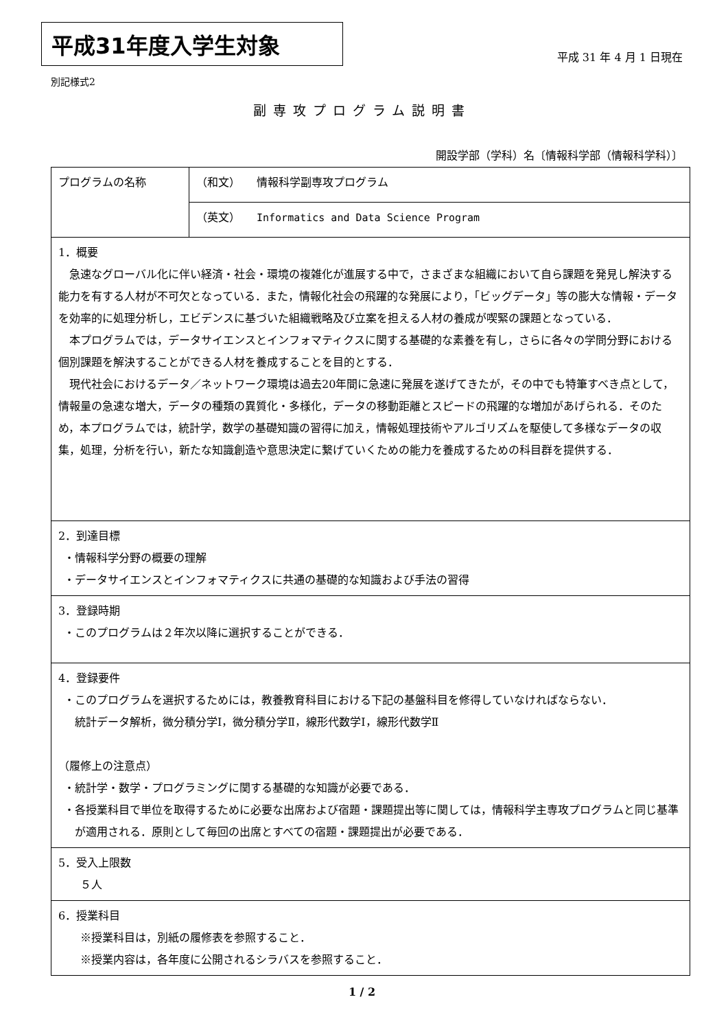平成31年度入学生対象
平成 31 年 4 月 1 日現在
別記様式2
副専攻プログラム説明書
開設学部（学科）名〔情報科学部（情報科学科）〕
| プログラムの名称 | （和文） 情報科学副専攻プログラム |
| | （英文） Informatics and Data Science Program |
| 1．概要 急速なグローバル化に伴い経済・社会・環境の複雑化が進展する中で，さまざまな組織において自ら課題を発見し解決する能力を有する人材が不可欠となっている．また，情報化社会の飛躍的な発展により，「ビッグデータ」等の膨大な情報・データを効率的に処理分析し，エビデンスに基づいた組織戦略及び立案を担える人材の養成が喫緊の課題となっている． 本プログラムでは，データサイエンスとインフォマティクスに関する基礎的な素養を有し，さらに各々の学問分野における個別課題を解決することができる人材を養成することを目的とする． 現代社会におけるデータ／ネットワーク環境は過去20年間に急速に発展を遂げてきたが，その中でも特筆すべき点として，情報量の急速な増大，データの種類の異質化・多様化，データの移動距離とスピードの飛躍的な増加があげられる．そのため，本プログラムでは，統計学，数学の基礎知識の習得に加え，情報処理技術やアルゴリズムを駆使して多様なデータの収集，処理，分析を行い，新たな知識創造や意思決定に繋げていくための能力を養成するための科目群を提供する． | |
| 2．到達目標 ・情報科学分野の概要の理解 ・データサイエンスとインフォマティクスに共通の基礎的な知識および手法の習得 | |
| 3．登録時期 ・このプログラムは２年次以降に選択することができる． | |
| 4．登録要件 ・このプログラムを選択するためには，教養教育科目における下記の基盤科目を修得していなければならない． 統計データ解析，微分積分学Ⅰ，微分積分学Ⅱ，線形代数学Ⅰ，線形代数学Ⅱ （履修上の注意点） ・統計学・数学・プログラミングに関する基礎的な知識が必要である． ・各授業科目で単位を取得するために必要な出席および宿題・課題提出等に関しては，情報科学主専攻プログラムと同じ基準が適用される．原則として毎回の出席とすべての宿題・課題提出が必要である． | |
| 5．受入上限数 ５人 | |
| 6．授業科目 ※授業科目は，別紙の履修表を参照すること． ※授業内容は，各年度に公開されるシラバスを参照すること． | |
1 / 2